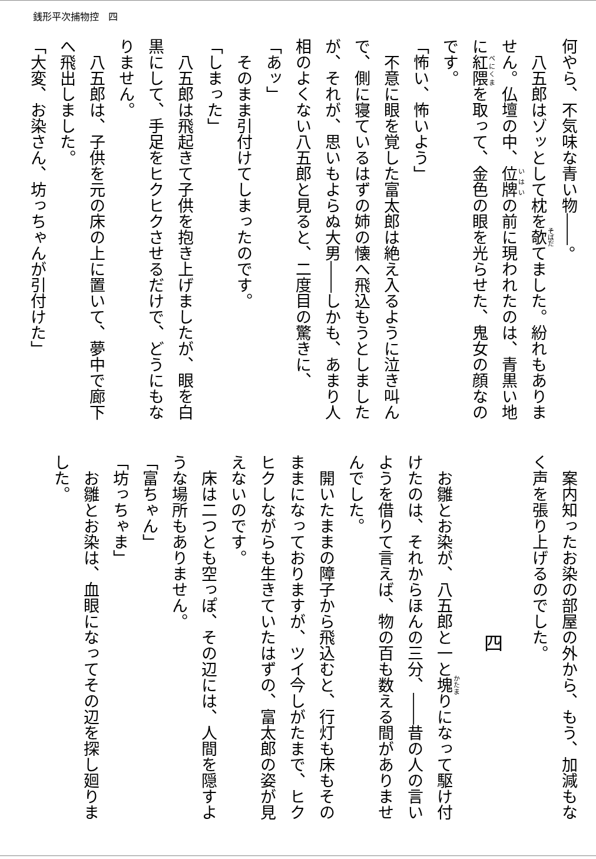銭形平次捕物控　四
何やら、不気味な青い物――。
八五郎はゾッとして枕を欹てました。紛れもありません。仏壇の中、位牌の前に現われたのは、青黒い地に紅隈を取って、金色の眼を光らせた、鬼女の顔なのです。
「怖い、怖いよう」
不意に眼を覚した富太郎は絶え入るように泣き叫んで、側に寝ているはずの姉の懐へ飛込もうとしましたが、それが、思いもよらぬ大男――しかも、あまり人相のよくない八五郎と見ると、二度目の驚きに、
「あッ」
そのまま引付けてしまったのです。
「しまった」
八五郎は飛起きて子供を抱き上げましたが、眼を白黒にして、手足をヒクヒクさせるだけで、どうにもなりません。
八五郎は、子供を元の床の上に置いて、夢中で廊下へ飛出しました。
「大変、お染さん、坊っちゃんが引付けた」
案内知ったお染の部屋の外から、もう、加減もなく声を張り上げるのでした。
四
お雛とお染が、八五郎と一と塊りになって駆け付けたのは、それからほんの三分、――昔の人の言いようを借りて言えば、物の百も数える間がありませんでした。
開いたままの障子から飛込むと、行灯も床もそのままになっておりますが、ツイ今しがたまで、ヒクヒクしながらも生きていたはずの、富太郎の姿が見えないのです。
床は二つとも空っぽ、その辺には、人間を隠すような場所もありません。
「富ちゃん」
「坊っちゃま」
お雛とお染は、血眼になってその辺を探し廻りました。